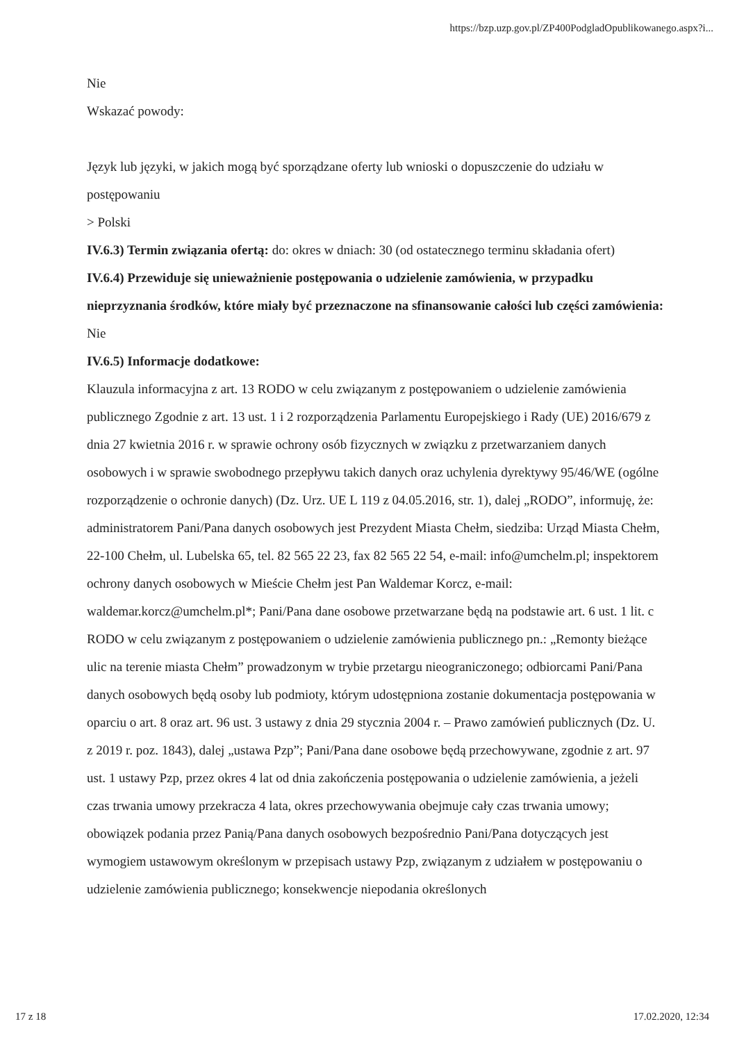https://bzp.uzp.gov.pl/ZP400PodgladOpublikowanego.aspx?i...
Nie
Wskazać powody:
Język lub języki, w jakich mogą być sporządzane oferty lub wnioski o dopuszczenie do udziału w postępowaniu
> Polski
IV.6.3) Termin związania ofertą: do: okres w dniach: 30 (od ostatecznego terminu składania ofert)
IV.6.4) Przewiduje się unieważnienie postępowania o udzielenie zamówienia, w przypadku nieprzyznania środków, które miały być przeznaczone na sfinansowanie całości lub części zamówienia: Nie
IV.6.5) Informacje dodatkowe:
Klauzula informacyjna z art. 13 RODO w celu związanym z postępowaniem o udzielenie zamówienia publicznego Zgodnie z art. 13 ust. 1 i 2 rozporządzenia Parlamentu Europejskiego i Rady (UE) 2016/679 z dnia 27 kwietnia 2016 r. w sprawie ochrony osób fizycznych w związku z przetwarzaniem danych osobowych i w sprawie swobodnego przepływu takich danych oraz uchylenia dyrektywy 95/46/WE (ogólne rozporządzenie o ochronie danych) (Dz. Urz. UE L 119 z 04.05.2016, str. 1), dalej „RODO”, informuję, że: administratorem Pani/Pana danych osobowych jest Prezydent Miasta Chełm, siedziba: Urząd Miasta Chełm, 22-100 Chełm, ul. Lubelska 65, tel. 82 565 22 23, fax 82 565 22 54, e-mail: info@umchelm.pl; inspektorem ochrony danych osobowych w Mieście Chełm jest Pan Waldemar Korcz, e-mail: waldemar.korcz@umchelm.pl*; Pani/Pana dane osobowe przetwarzane będą na podstawie art. 6 ust. 1 lit. c RODO w celu związanym z postępowaniem o udzielenie zamówienia publicznego pn.: „Remonty bieżące ulic na terenie miasta Chełm” prowadzonym w trybie przetargu nieograniczonego; odbiorcami Pani/Pana danych osobowych będą osoby lub podmioty, którym udostępniona zostanie dokumentacja postępowania w oparciu o art. 8 oraz art. 96 ust. 3 ustawy z dnia 29 stycznia 2004 r. – Prawo zamówień publicznych (Dz. U. z 2019 r. poz. 1843), dalej „ustawa Pzp”; Pani/Pana dane osobowe będą przechowywane, zgodnie z art. 97 ust. 1 ustawy Pzp, przez okres 4 lat od dnia zakończenia postępowania o udzielenie zamówienia, a jeżeli czas trwania umowy przekracza 4 lata, okres przechowywania obejmuje cały czas trwania umowy; obowiązek podania przez Panią/Pana danych osobowych bezpośrednio Pani/Pana dotyczących jest wymogiem ustawowym określonym w przepisach ustawy Pzp, związanym z udziałem w postępowaniu o udzielenie zamówienia publicznego; konsekwencje niepodania określonych
17 z 18 17.02.2020, 12:34